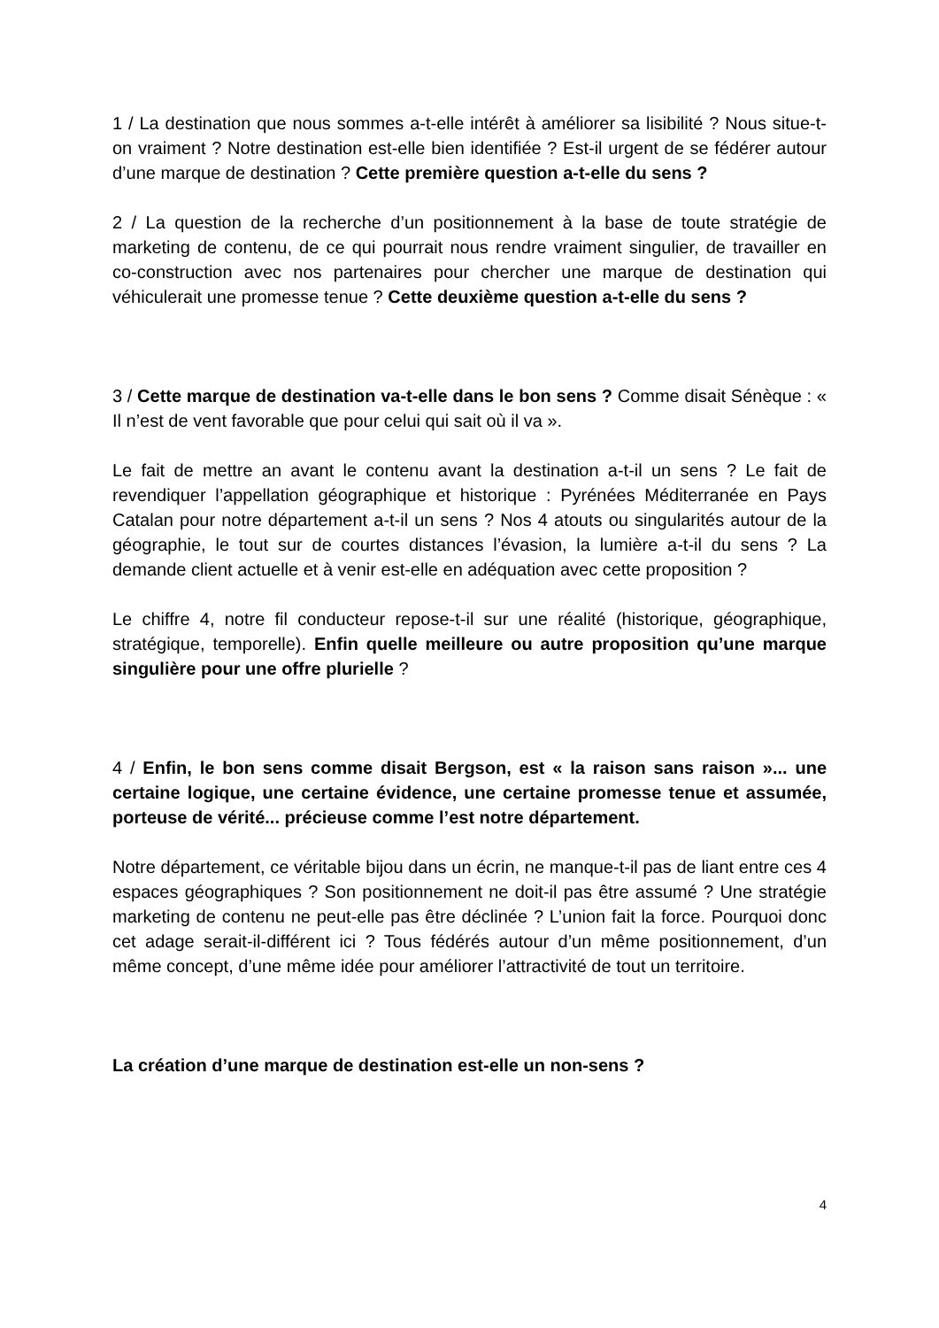1 / La destination que nous sommes a-t-elle intérêt à améliorer sa lisibilité ? Nous situe-t-on vraiment ? Notre destination est-elle bien identifiée ? Est-il urgent de se fédérer autour d’une marque de destination ? Cette première question a-t-elle du sens ?
2 / La question de la recherche d’un positionnement à la base de toute stratégie de marketing de contenu, de ce qui pourrait nous rendre vraiment singulier, de travailler en co-construction avec nos partenaires pour chercher une marque de destination qui véhiculerait une promesse tenue ? Cette deuxième question a-t-elle du sens ?
3 / Cette marque de destination va-t-elle dans le bon sens ? Comme disait Sénèque : « Il n’est de vent favorable que pour celui qui sait où il va ».
Le fait de mettre an avant le contenu avant la destination a-t-il un sens ? Le fait de revendiquer l’appellation géographique et historique : Pyrénées Méditerranée en Pays Catalan pour notre département a-t-il un sens ? Nos 4 atouts ou singularités autour de la géographie, le tout sur de courtes distances l’évasion, la lumière a-t-il du sens ? La demande client actuelle et à venir est-elle en adéquation avec cette proposition ?
Le chiffre 4, notre fil conducteur repose-t-il sur une réalité (historique, géographique, stratégique, temporelle). Enfin quelle meilleure ou autre proposition qu’une marque singulière pour une offre plurielle ?
4 / Enfin, le bon sens comme disait Bergson, est « la raison sans raison »... une certaine logique, une certaine évidence, une certaine promesse tenue et assumée, porteuse de vérité... précieuse comme l’est notre département.
Notre département, ce véritable bijou dans un écrin, ne manque-t-il pas de liant entre ces 4 espaces géographiques ? Son positionnement ne doit-il pas être assumé ? Une stratégie marketing de contenu ne peut-elle pas être déclinée ? L’union fait la force. Pourquoi donc cet adage serait-il-différent ici ? Tous fédérés autour d’un même positionnement, d’un même concept, d’une même idée pour améliorer l’attractivité de tout un territoire.
La création d’une marque de destination est-elle un non-sens ?
4